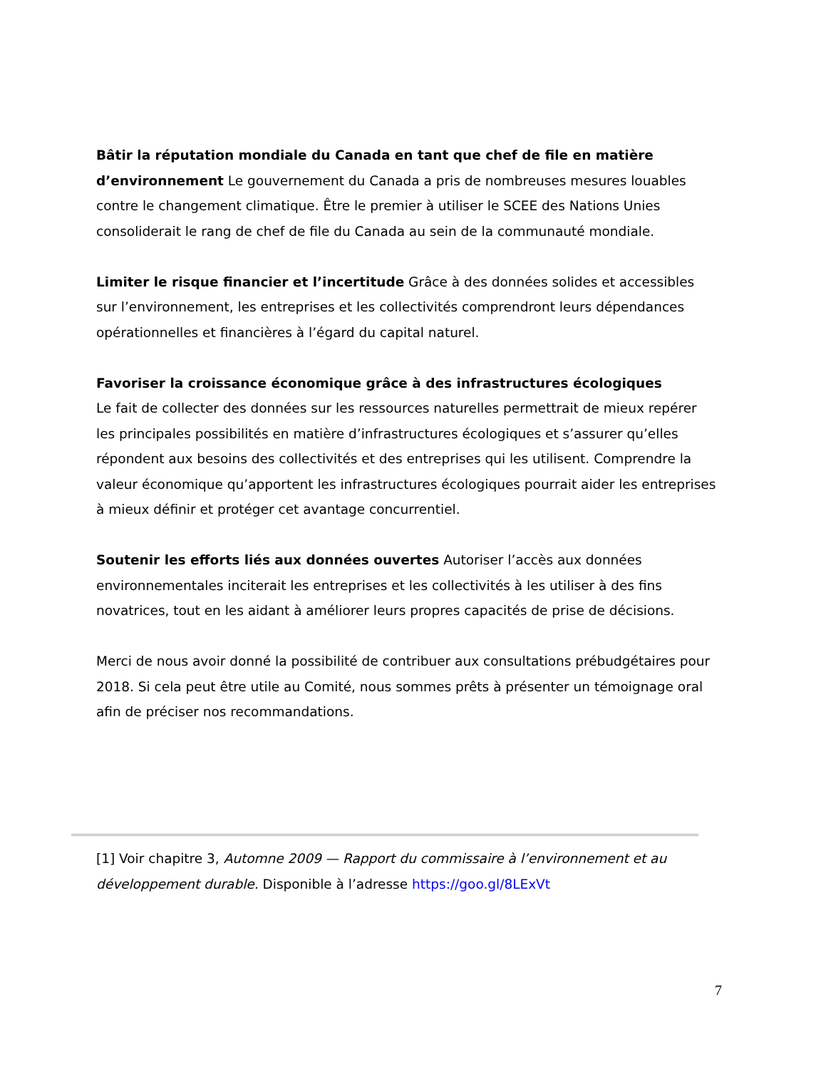Bâtir la réputation mondiale du Canada en tant que chef de file en matière d’environnement Le gouvernement du Canada a pris de nombreuses mesures louables contre le changement climatique. Être le premier à utiliser le SCEE des Nations Unies consoliderait le rang de chef de file du Canada au sein de la communauté mondiale.
Limiter le risque financier et l’incertitude Grâce à des données solides et accessibles sur l’environnement, les entreprises et les collectivités comprendront leurs dépendances opérationnelles et financières à l’égard du capital naturel.
Favoriser la croissance économique grâce à des infrastructures écologiques
Le fait de collecter des données sur les ressources naturelles permettrait de mieux repérer les principales possibilités en matière d’infrastructures écologiques et s’assurer qu’elles répondent aux besoins des collectivités et des entreprises qui les utilisent. Comprendre la valeur économique qu’apportent les infrastructures écologiques pourrait aider les entreprises à mieux définir et protéger cet avantage concurrentiel.
Soutenir les efforts liés aux données ouvertes Autoriser l’accès aux données environnementales inciterait les entreprises et les collectivités à les utiliser à des fins novatrices, tout en les aidant à améliorer leurs propres capacités de prise de décisions.
Merci de nous avoir donné la possibilité de contribuer aux consultations prébudgétaires pour 2018. Si cela peut être utile au Comité, nous sommes prêts à présenter un témoignage oral afin de préciser nos recommandations.
[1] Voir chapitre 3, Automne 2009 — Rapport du commissaire à l’environnement et au développement durable. Disponible à l’adresse https://goo.gl/8LExVt
7